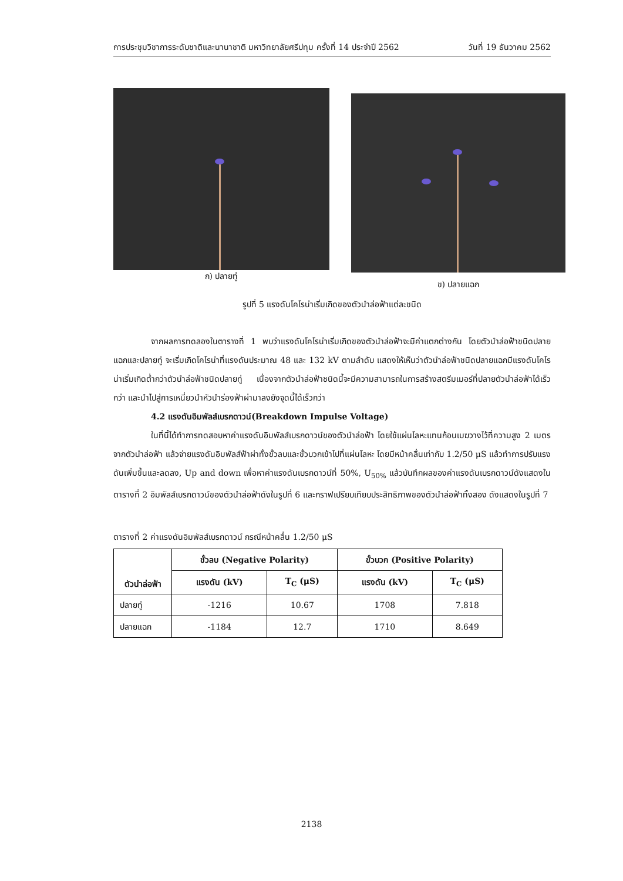การประชุมวิชาการระดับชาติและนานาชาติ มหาวิทยาลัยศรีปทุม ครั้งที่ 14 ประจำปี 2562 วันที่ 19 ธันวาคม 2562
ก) ปลายทู่
ข) ปลายแฉก
รูปที่ 5 แรงดันโคโรน่าเริ่มเกิดของตัวนำล่อฟ้าแต่ละชนิด
จากผลการทดลองในตารางที่ 1 พบว่าแรงดันโคโรน่าเริ่มเกิดของตัวนำล่อฟ้าจะมีค่าแตกต่างกัน โดยตัวนำล่อฟ้าชนิดปลายแฉกและปลายทู่ จะเริ่มเกิดโคโรน่าที่แรงดันประมาณ 48 และ 132 kV ตามลำดับ แสดงให้เห็นว่าตัวนำล่อฟ้าชนิดปลายแฉกมีแรงดันโคโรน่าเริ่มเกิดต่ำกว่าตัวนำล่อฟ้าชนิดปลายทู่ เนื่องจากตัวนำล่อฟ้าชนิดนี้จะมีความสามารถในการสร้างสตรีมเมอร์ที่ปลายตัวนำล่อฟ้าได้เร็วกว่า และนำไปสู่การเหนี่ยวนำหัวนำร่องฟ้าผ่ามาลงยังจุดนี้ได้เร็วกว่า
4.2 แรงดันอิมพัลส์เบรกดาวน์(Breakdown Impulse Voltage)
ในที่นี้ได้ทำการทดสอบหาค่าแรงดันอิมพัลส์เบรกดาวน์ของตัวนำล่อฟ้า โดยใช้แผ่นโลหะแทนก้อนเมฆวางไว้ที่ความสูง 2 เมตรจากตัวนำล่อฟ้า แล้วจ่ายแรงดันอิมพัลส์ฟ้าผ่าทั้งขั้วลบและขั้วบวกเข้าไปที่แผ่นโลหะ โดยมีหน้าคลื่นเท่ากับ 1.2/50 μS แล้วทำการปรับแรงดันเพิ่มขึ้นและลดลง, Up and down เพื่อหาค่าแรงดันเบรกดาวน์ที่ 50%, U<sub>50%</sub> แล้วบันทึกผลของค่าแรงดันเบรกดาวน์ดังแสดงในตารางที่ 2 อิมพัลส์เบรกดาวน์ของตัวนำล่อฟ้าดังในรูปที่ 6 และกราฟเปรียบเทียบประสิทธิภาพของตัวนำล่อฟ้าทั้งสอง ดังแสดงในรูปที่ 7
ตารางที่ 2 ค่าแรงดันอิมพัลส์เบรกดาวน์ กรณีหน้าคลื่น 1.2/50 μS
| ตัวนำล่อฟ้า | ขั้วลบ (Negative Polarity) | | ขั้วบวก (Positive Polarity) | |
| --- | --- | --- | --- | --- |
| | แรงดัน (kV) | T<sub>C</sub> (μS) | แรงดัน (kV) | T<sub>C</sub> (μS) |
| ปลายทู่ | -1216 | 10.67 | 1708 | 7.818 |
| ปลายแฉก | -1184 | 12.7 | 1710 | 8.649 |
2138